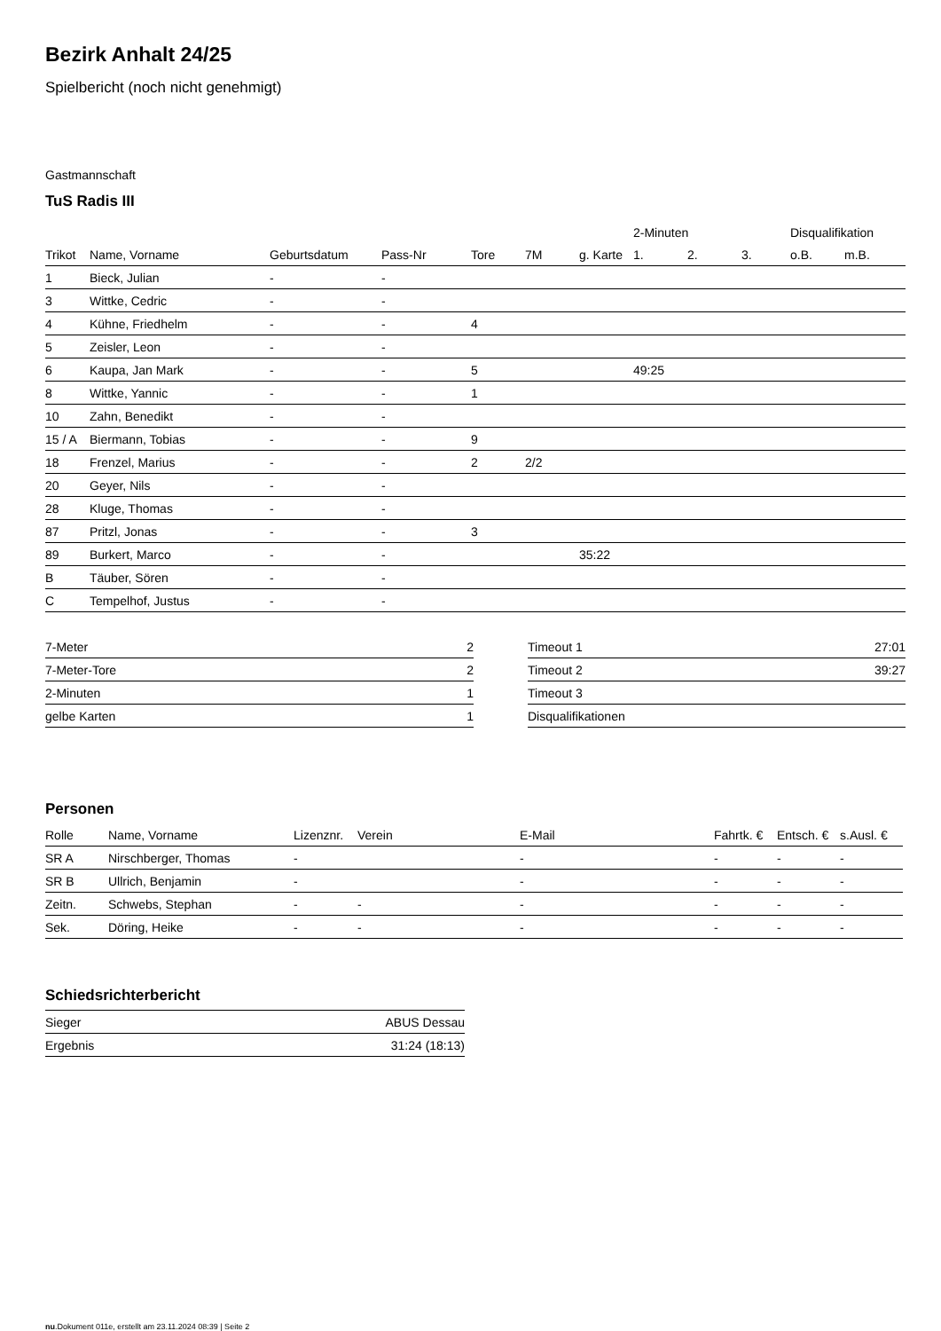Bezirk Anhalt 24/25
Spielbericht (noch nicht genehmigt)
Gastmannschaft
TuS Radis III
| | | | | | | | 2-Minuten | | | Disqualifikation | |
| --- | --- | --- | --- | --- | --- | --- | --- | --- | --- | --- | --- |
| Trikot | Name, Vorname | Geburtsdatum | Pass-Nr | Tore | 7M | g. Karte | 1. | 2. | 3. | o.B. | m.B. |
| 1 | Bieck, Julian | - | - | | | | | | | | |
| 3 | Wittke, Cedric | - | - | | | | | | | | |
| 4 | Kühne, Friedhelm | - | - | 4 | | | | | | | |
| 5 | Zeisler, Leon | - | - | | | | | | | | |
| 6 | Kaupa, Jan Mark | - | - | 5 | | | 49:25 | | | | |
| 8 | Wittke, Yannic | - | - | 1 | | | | | | | |
| 10 | Zahn, Benedikt | - | - | | | | | | | | |
| 15 / A | Biermann, Tobias | - | - | 9 | | | | | | | |
| 18 | Frenzel, Marius | - | - | 2 | 2/2 | | | | | | |
| 20 | Geyer, Nils | - | - | | | | | | | | |
| 28 | Kluge, Thomas | - | - | | | | | | | | |
| 87 | Pritzl, Jonas | - | - | 3 | | | | | | | |
| 89 | Burkert, Marco | - | - | | | 35:22 | | | | | |
| B | Täuber, Sören | - | - | | | | | | | | |
| C | Tempelhof, Justus | - | - | | | | | | | | |
| 7-Meter | 2 |
| 7-Meter-Tore | 2 |
| 2-Minuten | 1 |
| gelbe Karten | 1 |
| Timeout 1 | 27:01 |
| Timeout 2 | 39:27 |
| Timeout 3 | |
| Disqualifikationen | |
Personen
| Rolle | Name, Vorname | Lizenznr. | Verein | E-Mail | Fahrtk. € | Entsch. € | s.Ausl. € |
| --- | --- | --- | --- | --- | --- | --- | --- |
| SR A | Nirschberger, Thomas | - | | - | - | - | - |
| SR B | Ullrich, Benjamin | - | | - | - | - | - |
| Zeitn. | Schwebs, Stephan | - | - | - | - | - | - |
| Sek. | Döring, Heike | - | - | - | - | - | - |
Schiedsrichterbericht
| Sieger | ABUS Dessau |
| Ergebnis | 31:24 (18:13) |
nu.Dokument 011e, erstellt am 23.11.2024 08:39 | Seite 2